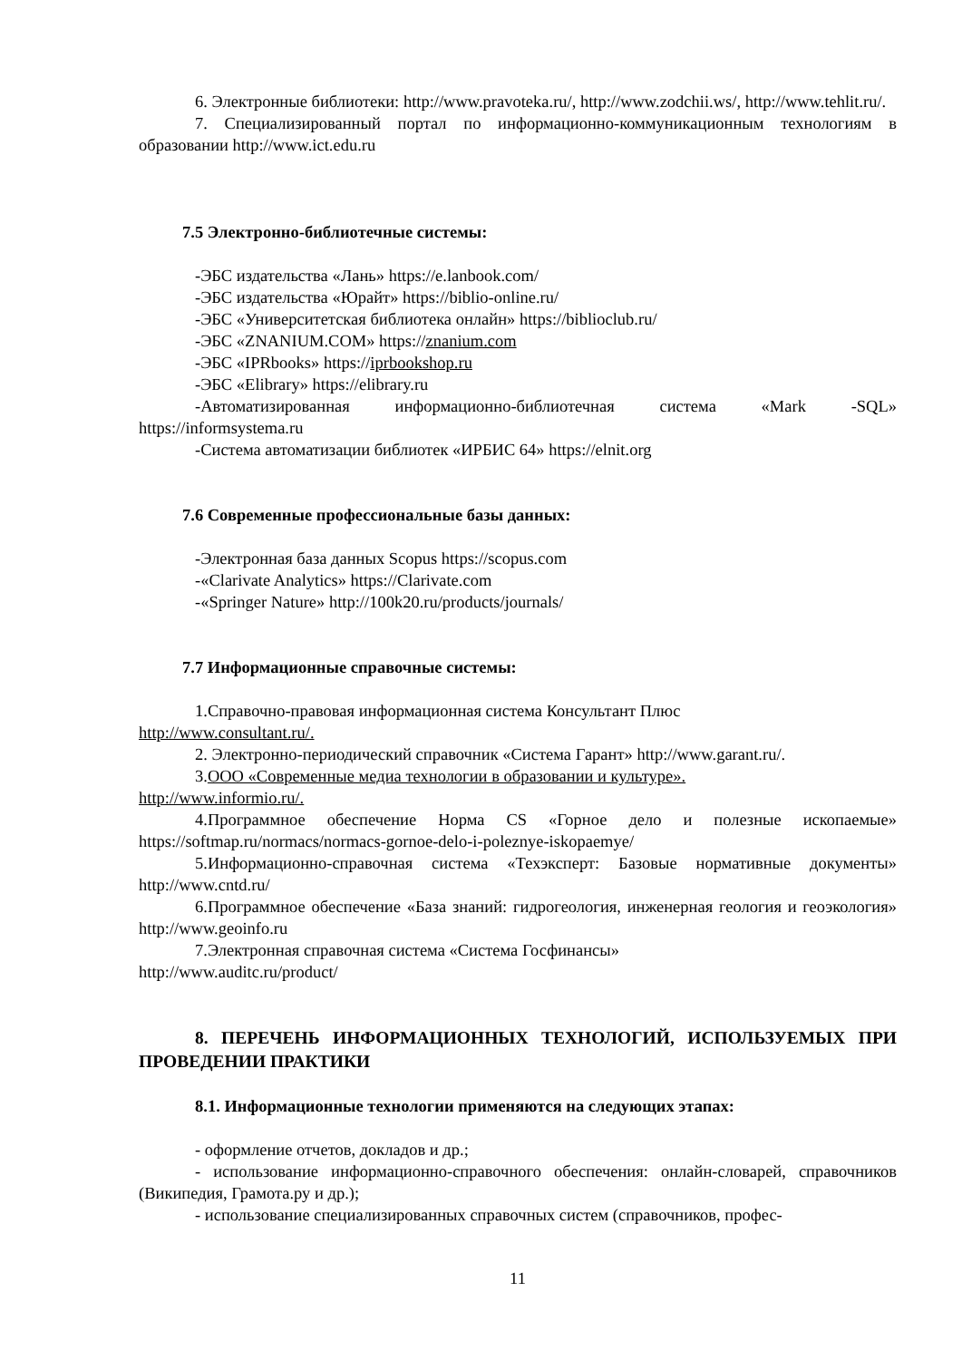6. Электронные библиотеки: http://www.pravoteka.ru/, http://www.zodchii.ws/, http://www.tehlit.ru/.
7. Специализированный портал по информационно-коммуникационным технологиям в образовании http://www.ict.edu.ru
7.5 Электронно-библиотечные системы:
-ЭБС издательства «Лань» https://e.lanbook.com/
-ЭБС издательства «Юрайт» https://biblio-online.ru/
-ЭБС «Университетская библиотека онлайн» https://biblioclub.ru/
-ЭБС «ZNANIUM.COM» https://znanium.com
-ЭБС «IPRbooks» https://iprbookshop.ru
-ЭБС «Elibrary» https://elibrary.ru
-Автоматизированная информационно-библиотечная система «Mark -SQL» https://informsystema.ru
-Система автоматизации библиотек «ИРБИС 64» https://elnit.org
7.6 Современные профессиональные базы данных:
-Электронная база данных Scopus https://scopus.com
-«Clarivate Analytics» https://Clarivate.com
-«Springer Nature» http://100k20.ru/products/journals/
7.7 Информационные справочные системы:
1.Справочно-правовая информационная система Консультант Плюс
http://www.consultant.ru/.
2. Электронно-периодический справочник «Система Гарант» http://www.garant.ru/.
3.ООО «Современные медиа технологии в образовании и культуре».
http://www.informio.ru/.
4.Программное обеспечение Норма CS «Горное дело и полезные ископаемые» https://softmap.ru/normacs/normacs-gornoe-delo-i-poleznye-iskopaemye/
5.Информационно-справочная система «Техэксперт: Базовые нормативные документы» http://www.cntd.ru/
6.Программное обеспечение «База знаний: гидрогеология, инженерная геология и геоэкология» http://www.geoinfo.ru
7.Электронная справочная система «Система Госфинансы»
http://www.auditc.ru/product/
8. ПЕРЕЧЕНЬ ИНФОРМАЦИОННЫХ ТЕХНОЛОГИЙ, ИСПОЛЬЗУЕМЫХ ПРИ ПРОВЕДЕНИИ ПРАКТИКИ
8.1. Информационные технологии применяются на следующих этапах:
- оформление отчетов, докладов и др.;
- использование информационно-справочного обеспечения: онлайн-словарей, справочников (Википедия, Грамота.ру и др.);
- использование специализированных справочных систем (справочников, профес-
11